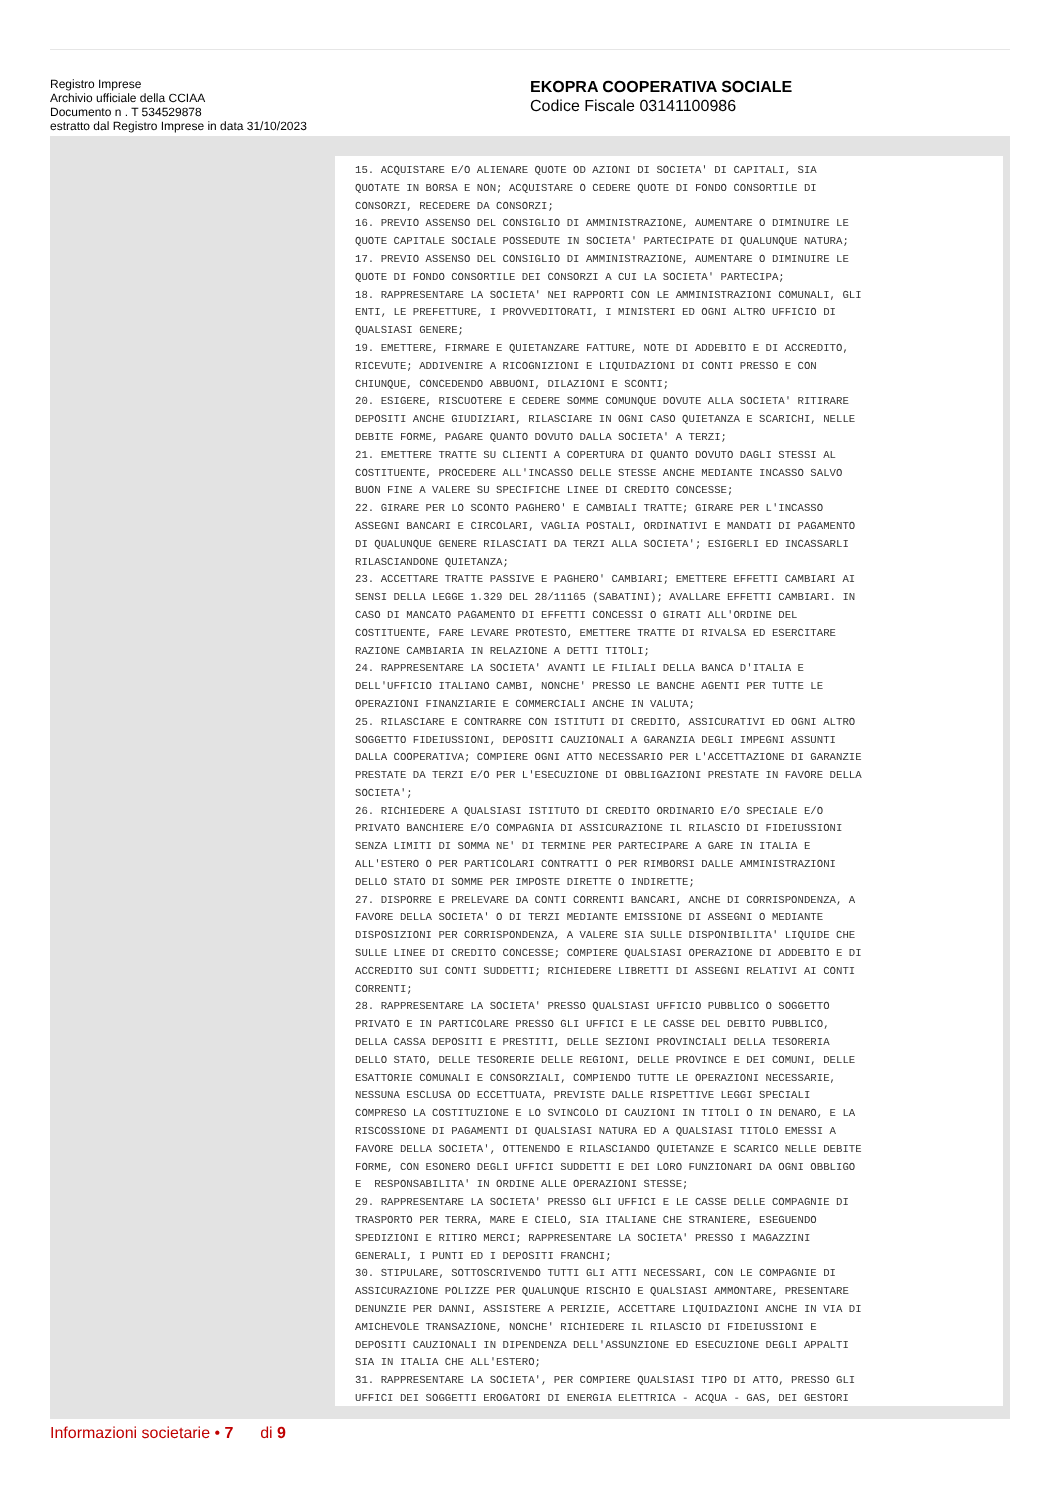Registro Imprese
Archivio ufficiale della CCIAA
Documento n . T 534529878
estratto dal Registro Imprese in data 31/10/2023
EKOPRA COOPERATIVA SOCIALE
Codice Fiscale 03141100986
15. ACQUISTARE E/O ALIENARE QUOTE OD AZIONI DI SOCIETA' DI CAPITALI, SIA QUOTATE IN BORSA E NON; ACQUISTARE O CEDERE QUOTE DI FONDO CONSORTILE DI CONSORZI, RECEDERE DA CONSORZI; 16. PREVIO ASSENSO DEL CONSIGLIO DI AMMINISTRAZIONE, AUMENTARE O DIMINUIRE LE QUOTE CAPITALE SOCIALE POSSEDUTE IN SOCIETA' PARTECIPATE DI QUALUNQUE NATURA; 17. PREVIO ASSENSO DEL CONSIGLIO DI AMMINISTRAZIONE, AUMENTARE O DIMINUIRE LE QUOTE DI FONDO CONSORTILE DEI CONSORZI A CUI LA SOCIETA' PARTECIPA; 18. RAPPRESENTARE LA SOCIETA' NEI RAPPORTI CON LE AMMINISTRAZIONI COMUNALI, GLI ENTI, LE PREFETTURE, I PROVVEDITORATI, I MINISTERI ED OGNI ALTRO UFFICIO DI QUALSIASI GENERE; 19. EMETTERE, FIRMARE E QUIETANZARE FATTURE, NOTE DI ADDEBITO E DI ACCREDITO, RICEVUTE; ADDIVENIRE A RICOGNIZIONI E LIQUIDAZIONI DI CONTI PRESSO E CON CHIUNQUE, CONCEDENDO ABBUONI, DILAZIONI E SCONTI; 20. ESIGERE, RISCUOTERE E CEDERE SOMME COMUNQUE DOVUTE ALLA SOCIETA' RITIRARE DEPOSITI ANCHE GIUDIZIARI, RILASCIARE IN OGNI CASO QUIETANZA E SCARICHI, NELLE DEBITE FORME, PAGARE QUANTO DOVUTO DALLA SOCIETA' A TERZI; 21. EMETTERE TRATTE SU CLIENTI A COPERTURA DI QUANTO DOVUTO DAGLI STESSI AL COSTITUENTE, PROCEDERE ALL'INCASSO DELLE STESSE ANCHE MEDIANTE INCASSO SALVO BUON FINE A VALERE SU SPECIFICHE LINEE DI CREDITO CONCESSE; 22. GIRARE PER LO SCONTO PAGHERO' E CAMBIALI TRATTE; GIRARE PER L'INCASSO ASSEGNI BANCARI E CIRCOLARI, VAGLIA POSTALI, ORDINATIVI E MANDATI DI PAGAMENTO DI QUALUNQUE GENERE RILASCIATI DA TERZI ALLA SOCIETA'; ESIGERLI ED INCASSARLI RILASCIANDONE QUIETANZA; 23. ACCETTARE TRATTE PASSIVE E PAGHERO' CAMBIARI; EMETTERE EFFETTI CAMBIARI AI SENSI DELLA LEGGE 1.329 DEL 28/11165 (SABATINI); AVALLARE EFFETTI CAMBIARI. IN CASO DI MANCATO PAGAMENTO DI EFFETTI CONCESSI O GIRATI ALL'ORDINE DEL COSTITUENTE, FARE LEVARE PROTESTO, EMETTERE TRATTE DI RIVALSA ED ESERCITARE RAZIONE CAMBIARIA IN RELAZIONE A DETTI TITOLI; 24. RAPPRESENTARE LA SOCIETA' AVANTI LE FILIALI DELLA BANCA D'ITALIA E DELL'UFFICIO ITALIANO CAMBI, NONCHE' PRESSO LE BANCHE AGENTI PER TUTTE LE OPERAZIONI FINANZIARIE E COMMERCIALI ANCHE IN VALUTA; 25. RILASCIARE E CONTRARRE CON ISTITUTI DI CREDITO, ASSICURATIVI ED OGNI ALTRO SOGGETTO FIDEIUSSIONI, DEPOSITI CAUZIONALI A GARANZIA DEGLI IMPEGNI ASSUNTI DALLA COOPERATIVA; COMPIERE OGNI ATTO NECESSARIO PER L'ACCETTAZIONE DI GARANZIE PRESTATE DA TERZI E/O PER L'ESECUZIONE DI OBBLIGAZIONI PRESTATE IN FAVORE DELLA SOCIETA'; 26. RICHIEDERE A QUALSIASI ISTITUTO DI CREDITO ORDINARIO E/O SPECIALE E/O PRIVATO BANCHIERE E/O COMPAGNIA DI ASSICURAZIONE IL RILASCIO DI FIDEIUSSIONI SENZA LIMITI DI SOMMA NE' DI TERMINE PER PARTECIPARE A GARE IN ITALIA E ALL'ESTERO O PER PARTICOLARI CONTRATTI O PER RIMBORSI DALLE AMMINISTRAZIONI DELLO STATO DI SOMME PER IMPOSTE DIRETTE O INDIRETTE; 27. DISPORRE E PRELEVARE DA CONTI CORRENTI BANCARI, ANCHE DI CORRISPONDENZA, A FAVORE DELLA SOCIETA' O DI TERZI MEDIANTE EMISSIONE DI ASSEGNI O MEDIANTE DISPOSIZIONI PER CORRISPONDENZA, A VALERE SIA SULLE DISPONIBILITA' LIQUIDE CHE SULLE LINEE DI CREDITO CONCESSE; COMPIERE QUALSIASI OPERAZIONE DI ADDEBITO E DI ACCREDITO SUI CONTI SUDDETTI; RICHIEDERE LIBRETTI DI ASSEGNI RELATIVI AI CONTI CORRENTI; 28. RAPPRESENTARE LA SOCIETA' PRESSO QUALSIASI UFFICIO PUBBLICO O SOGGETTO PRIVATO E IN PARTICOLARE PRESSO GLI UFFICI E LE CASSE DEL DEBITO PUBBLICO, DELLA CASSA DEPOSITI E PRESTITI, DELLE SEZIONI PROVINCIALI DELLA TESORERIA DELLO STATO, DELLE TESORERIE DELLE REGIONI, DELLE PROVINCE E DEI COMUNI, DELLE ESATTORIE COMUNALI E CONSORZIALI, COMPIENDO TUTTE LE OPERAZIONI NECESSARIE, NESSUNA ESCLUSA OD ECCETTUATA, PREVISTE DALLE RISPETTIVE LEGGI SPECIALI COMPRESO LA COSTITUZIONE E LO SVINCOLO DI CAUZIONI IN TITOLI O IN DENARO, E LA RISCOSSIONE DI PAGAMENTI DI QUALSIASI NATURA ED A QUALSIASI TITOLO EMESSI A FAVORE DELLA SOCIETA', OTTENENDO E RILASCIANDO QUIETANZE E SCARICO NELLE DEBITE FORME, CON ESONERO DEGLI UFFICI SUDDETTI E DEI LORO FUNZIONARI DA OGNI OBBLIGO E RESPONSABILITA' IN ORDINE ALLE OPERAZIONI STESSE; 29. RAPPRESENTARE LA SOCIETA' PRESSO GLI UFFICI E LE CASSE DELLE COMPAGNIE DI TRASPORTO PER TERRA, MARE E CIELO, SIA ITALIANE CHE STRANIERE, ESEGUENDO SPEDIZIONI E RITIRO MERCI; RAPPRESENTARE LA SOCIETA' PRESSO I MAGAZZINI GENERALI, I PUNTI ED I DEPOSITI FRANCHI; 30. STIPULARE, SOTTOSCRIVENDO TUTTI GLI ATTI NECESSARI, CON LE COMPAGNIE DI ASSICURAZIONE POLIZZE PER QUALUNQUE RISCHIO E QUALSIASI AMMONTARE, PRESENTARE DENUNZIE PER DANNI, ASSISTERE A PERIZIE, ACCETTARE LIQUIDAZIONI ANCHE IN VIA DI AMICHEVOLE TRANSAZIONE, NONCHE' RICHIEDERE IL RILASCIO DI FIDEIUSSIONI E DEPOSITI CAUZIONALI IN DIPENDENZA DELL'ASSUNZIONE ED ESECUZIONE DEGLI APPALTI SIA IN ITALIA CHE ALL'ESTERO; 31. RAPPRESENTARE LA SOCIETA', PER COMPIERE QUALSIASI TIPO DI ATTO, PRESSO GLI UFFICI DEI SOGGETTI EROGATORI DI ENERGIA ELETTRICA - ACQUA - GAS, DEI GESTORI
Informazioni societarie • 7 di 9